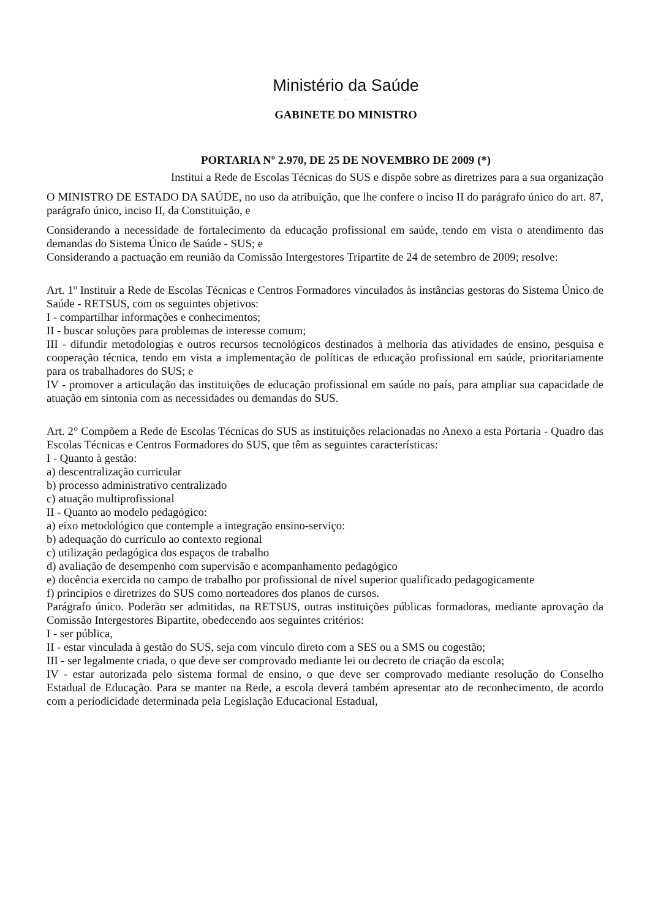Ministério da Saúde
.
GABINETE DO MINISTRO
PORTARIA Nº 2.970, DE 25 DE NOVEMBRO DE 2009 (*)
Institui a Rede de Escolas Técnicas do SUS e dispõe sobre as diretrizes para a sua organização
O MINISTRO DE ESTADO DA SAÚDE, no uso da atribuição, que lhe confere o inciso II do parágrafo único do art. 87, parágrafo único, inciso II, da Constituição, e
Considerando a necessidade de fortalecimento da educação profissional em saúde, tendo em vista o atendimento das demandas do Sistema Único de Saúde - SUS; e
Considerando a pactuação em reunião da Comissão Intergestores Tripartite de 24 de setembro de 2009; resolve:
Art. 1º Instituir a Rede de Escolas Técnicas e Centros Formadores vinculados às instâncias gestoras do Sistema Único de Saúde - RETSUS, com os seguintes objetivos:
I - compartilhar informações e conhecimentos;
II - buscar soluções para problemas de interesse comum;
III - difundir metodologias e outros recursos tecnológicos destinados à melhoria das atividades de ensino, pesquisa e cooperação técnica, tendo em vista a implementação de políticas de educação profissional em saúde, prioritariamente para os trabalhadores do SUS; e
IV - promover a articulação das instituições de educação profissional em saúde no país, para ampliar sua capacidade de atuação em sintonia com as necessidades ou demandas do SUS.
Art. 2° Compõem a Rede de Escolas Técnicas do SUS as instituições relacionadas no Anexo a esta Portaria - Quadro das Escolas Técnicas e Centros Formadores do SUS, que têm as seguintes características:
I - Quanto à gestão:
a) descentralização curricular
b) processo administrativo centralizado
c) atuação multiprofissional
II - Quanto ao modelo pedagógico:
a) eixo metodológico que contemple a integração ensino-serviço:
b) adequação do currículo ao contexto regional
c) utilização pedagógica dos espaços de trabalho
d) avaliação de desempenho com supervisão e acompanhamento pedagógico
e) docência exercida no campo de trabalho por profissional de nível superior qualificado pedagogicamente
f) princípios e diretrizes do SUS como norteadores dos planos de cursos.
Parágrafo único. Poderão ser admitidas, na RETSUS, outras instituições públicas formadoras, mediante aprovação da Comissão Intergestores Bipartite, obedecendo aos seguintes critérios:
I - ser pública,
II - estar vinculada à gestão do SUS, seja com vínculo direto com a SES ou a SMS ou cogestão;
III - ser legalmente criada, o que deve ser comprovado mediante lei ou decreto de criação da escola;
IV - estar autorizada pelo sistema formal de ensino, o que deve ser comprovado mediante resolução do Conselho Estadual de Educação. Para se manter na Rede, a escola deverá também apresentar ato de reconhecimento, de acordo com a periodicidade determinada pela Legislação Educacional Estadual,